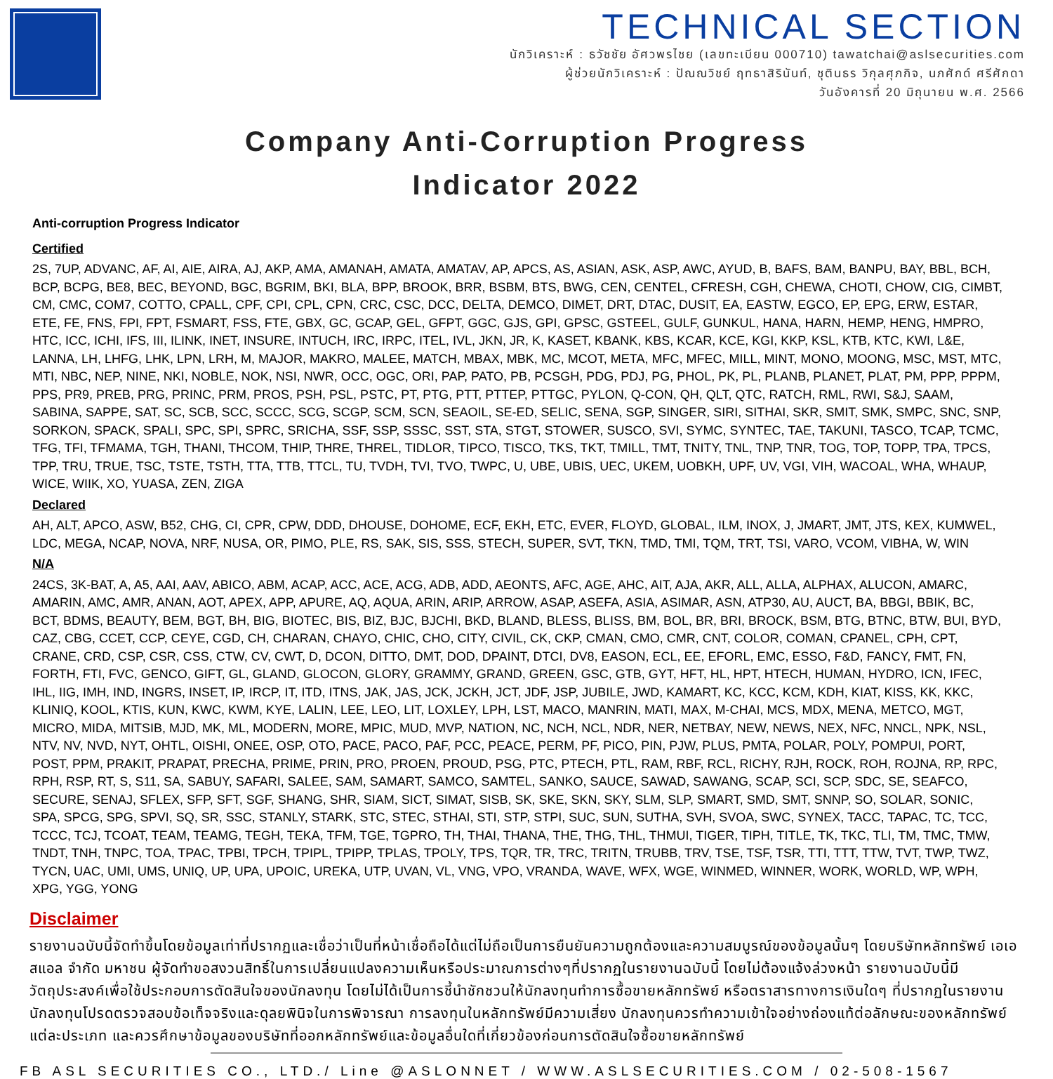TECHNICAL SECTION
นักวิเคราะห์ : ธวัชชัย อัศวพรไชย (เลขทะเบียน 000710) tawatchai@aslsecurities.com
ผู้ช่วยนักวิเคราะห์ : ปัณณวิชย์ ฤทธาสิรินันท์, ชุตินธร วิกุลศุภกิจ, นภศักด์ ศรีศักดา
วันอังคารที่ 20 มิถุนายน พ.ศ. 2566
Company Anti-Corruption Progress
Indicator 2022
Anti-corruption Progress Indicator
Certified
2S, 7UP, ADVANC, AF, AI, AIE, AIRA, AJ, AKP, AMA, AMANAH, AMATA, AMATAV, AP, APCS, AS, ASIAN, ASK, ASP, AWC, AYUD, B, BAFS, BAM, BANPU, BAY, BBL, BCH, BCP, BCPG, BE8, BEC, BEYOND, BGC, BGRIM, BKI, BLA, BPP, BROOK, BRR, BSBM, BTS, BWG, CEN, CENTEL, CFRESH, CGH, CHEWA, CHOTI, CHOW, CIG, CIMBT, CM, CMC, COM7, COTTO, CPALL, CPF, CPI, CPL, CPN, CRC, CSC, DCC, DELTA, DEMCO, DIMET, DRT, DTAC, DUSIT, EA, EASTW, EGCO, EP, EPG, ERW, ESTAR, ETE, FE, FNS, FPI, FPT, FSMART, FSS, FTE, GBX, GC, GCAP, GEL, GFPT, GGC, GJS, GPI, GPSC, GSTEEL, GULF, GUNKUL, HANA, HARN, HEMP, HENG, HMPRO, HTC, ICC, ICHI, IFS, III, ILINK, INET, INSURE, INTUCH, IRC, IRPC, ITEL, IVL, JKN, JR, K, KASET, KBANK, KBS, KCAR, KCE, KGI, KKP, KSL, KTB, KTC, KWI, L&E, LANNA, LH, LHFG, LHK, LPN, LRH, M, MAJOR, MAKRO, MALEE, MATCH, MBAX, MBK, MC, MCOT, META, MFC, MFEC, MILL, MINT, MONO, MOONG, MSC, MST, MTC, MTI, NBC, NEP, NINE, NKI, NOBLE, NOK, NSI, NWR, OCC, OGC, ORI, PAP, PATO, PB, PCSGH, PDG, PDJ, PG, PHOL, PK, PL, PLANB, PLANET, PLAT, PM, PPP, PPPM, PPS, PR9, PREB, PRG, PRINC, PRM, PROS, PSH, PSL, PSTC, PT, PTG, PTT, PTTEP, PTTGC, PYLON, Q-CON, QH, QLT, QTC, RATCH, RML, RWI, S&J, SAAM, SABINA, SAPPE, SAT, SC, SCB, SCC, SCCC, SCG, SCGP, SCM, SCN, SEAOIL, SE-ED, SELIC, SENA, SGP, SINGER, SIRI, SITHAI, SKR, SMIT, SMK, SMPC, SNC, SNP, SORKON, SPACK, SPALI, SPC, SPI, SPRC, SRICHA, SSF, SSP, SSSC, SST, STA, STGT, STOWER, SUSCO, SVI, SYMC, SYNTEC, TAE, TAKUNI, TASCO, TCAP, TCMC, TFG, TFI, TFMAMA, TGH, THANI, THCOM, THIP, THRE, THREL, TIDLOR, TIPCO, TISCO, TKS, TKT, TMILL, TMT, TNITY, TNL, TNP, TNR, TOG, TOP, TOPP, TPA, TPCS, TPP, TRU, TRUE, TSC, TSTE, TSTH, TTA, TTB, TTCL, TU, TVDH, TVI, TVO, TWPC, U, UBE, UBIS, UEC, UKEM, UOBKH, UPF, UV, VGI, VIH, WACOAL, WHA, WHAUP, WICE, WIIK, XO, YUASA, ZEN, ZIGA
Declared
AH, ALT, APCO, ASW, B52, CHG, CI, CPR, CPW, DDD, DHOUSE, DOHOME, ECF, EKH, ETC, EVER, FLOYD, GLOBAL, ILM, INOX, J, JMART, JMT, JTS, KEX, KUMWEL, LDC, MEGA, NCAP, NOVA, NRF, NUSA, OR, PIMO, PLE, RS, SAK, SIS, SSS, STECH, SUPER, SVT, TKN, TMD, TMI, TQM, TRT, TSI, VARO, VCOM, VIBHA, W, WIN
N/A
24CS, 3K-BAT, A, A5, AAI, AAV, ABICO, ABM, ACAP, ACC, ACE, ACG, ADB, ADD, AEONTS, AFC, AGE, AHC, AIT, AJA, AKR, ALL, ALLA, ALPHAX, ALUCON, AMARC, AMARIN, AMC, AMR, ANAN, AOT, APEX, APP, APURE, AQ, AQUA, ARIN, ARIP, ARROW, ASAP, ASEFA, ASIA, ASIMAR, ASN, ATP30, AU, AUCT, BA, BBGI, BBIK, BC, BCT, BDMS, BEAUTY, BEM, BGT, BH, BIG, BIOTEC, BIS, BIZ, BJC, BJCHI, BKD, BLAND, BLESS, BLISS, BM, BOL, BR, BRI, BROCK, BSM, BTG, BTNC, BTW, BUI, BYD, CAZ, CBG, CCET, CCP, CEYE, CGD, CH, CHARAN, CHAYO, CHIC, CHO, CITY, CIVIL, CK, CKP, CMAN, CMO, CMR, CNT, COLOR, COMAN, CPANEL, CPH, CPT, CRANE, CRD, CSP, CSR, CSS, CTW, CV, CWT, D, DCON, DITTO, DMT, DOD, DPAINT, DTCI, DV8, EASON, ECL, EE, EFORL, EMC, ESSO, F&D, FANCY, FMT, FN, FORTH, FTI, FVC, GENCO, GIFT, GL, GLAND, GLOCON, GLORY, GRAMMY, GRAND, GREEN, GSC, GTB, GYT, HFT, HL, HPT, HTECH, HUMAN, HYDRO, ICN, IFEC, IHL, IIG, IMH, IND, INGRS, INSET, IP, IRCP, IT, ITD, ITNS, JAK, JAS, JCK, JCKH, JCT, JDF, JSP, JUBILE, JWD, KAMART, KC, KCC, KCM, KDH, KIAT, KISS, KK, KKC, KLINIQ, KOOL, KTIS, KUN, KWC, KWM, KYE, LALIN, LEE, LEO, LIT, LOXLEY, LPH, LST, MACO, MANRIN, MATI, MAX, M-CHAI, MCS, MDX, MENA, METCO, MGT, MICRO, MIDA, MITSIB, MJD, MK, ML, MODERN, MORE, MPIC, MUD, MVP, NATION, NC, NCH, NCL, NDR, NER, NETBAY, NEW, NEWS, NEX, NFC, NNCL, NPK, NSL, NTV, NV, NVD, NYT, OHTL, OISHI, ONEE, OSP, OTO, PACE, PACO, PAF, PCC, PEACE, PERM, PF, PICO, PIN, PJW, PLUS, PMTA, POLAR, POLY, POMPUI, PORT, POST, PPM, PRAKIT, PRAPAT, PRECHA, PRIME, PRIN, PRO, PROEN, PROUD, PSG, PTC, PTECH, PTL, RAM, RBF, RCL, RICHY, RJH, ROCK, ROH, ROJNA, RP, RPC, RPH, RSP, RT, S, S11, SA, SABUY, SAFARI, SALEE, SAM, SAMART, SAMCO, SAMTEL, SANKO, SAUCE, SAWAD, SAWANG, SCAP, SCI, SCP, SDC, SE, SEAFCO, SECURE, SENAJ, SFLEX, SFP, SFT, SGF, SHANG, SHR, SIAM, SICT, SIMAT, SISB, SK, SKE, SKN, SKY, SLM, SLP, SMART, SMD, SMT, SNNP, SO, SOLAR, SONIC, SPA, SPCG, SPG, SPVI, SQ, SR, SSC, STANLY, STARK, STC, STEC, STHAI, STI, STP, STPI, SUC, SUN, SUTHA, SVH, SVOA, SWC, SYNEX, TACC, TAPAC, TC, TCC, TCCC, TCJ, TCOAT, TEAM, TEAMG, TEGH, TEKA, TFM, TGE, TGPRO, TH, THAI, THANA, THE, THG, THL, THMUI, TIGER, TIPH, TITLE, TK, TKC, TLI, TM, TMC, TMW, TNDT, TNH, TNPC, TOA, TPAC, TPBI, TPCH, TPIPL, TPIPP, TPLAS, TPOLY, TPS, TQR, TR, TRC, TRITN, TRUBB, TRV, TSE, TSF, TSR, TTI, TTT, TTW, TVT, TWP, TWZ, TYCN, UAC, UMI, UMS, UNIQ, UP, UPA, UPOIC, UREKA, UTP, UVAN, VL, VNG, VPO, VRANDA, WAVE, WFX, WGE, WINMED, WINNER, WORK, WORLD, WP, WPH, XPG, YGG, YONG
Disclaimer
รายงานฉบับนี้จัดทำขึ้นโดยข้อมูลเท่าที่ปรากฏและเชื่อว่าเป็นที่หน้าเชื่อถือได้แต่ไม่ถือเป็นการยืนยันความถูกต้องและความสมบูรณ์ของข้อมูลนั้นๆ โดยบริษัทหลักทรัพย์ เอเอสแอล จำกัด มหาชน ผู้จัดทำขอสงวนสิทธิ์ในการเปลี่ยนแปลงความเห็นหรือประมาณการต่างๆที่ปรากฏในรายงานฉบับนี้ โดยไม่ต้องแจ้งล่วงหน้า รายงานฉบับนี้มีวัตถุประสงค์เพื่อใช้ประกอบการตัดสินใจของนักลงทุน โดยไม่ได้เป็นการชี้นำชักชวนให้นักลงทุนทำการซื้อขายหลักทรัพย์ หรือตราสารทางการเงินใดๆ ที่ปรากฏในรายงาน นักลงทุนโปรดตรวจสอบข้อเท็จจริงและดุลยพินิจในการพิจารณา การลงทุนในหลักทรัพย์มีความเสี่ยง นักลงทุนควรทำความเข้าใจอย่างถ่องแท้ต่อลักษณะของหลักทรัพย์แต่ละประเภท และควรศึกษาข้อมูลของบริษัทที่ออกหลักทรัพย์และข้อมูลอื่นใดที่เกี่ยวข้องก่อนการตัดสินใจซื้อขายหลักทรัพย์
FB ASL SECURITIES CO., LTD./ Line @ASLONNET / WWW.ASLSECURITIES.COM / 02-508-1567